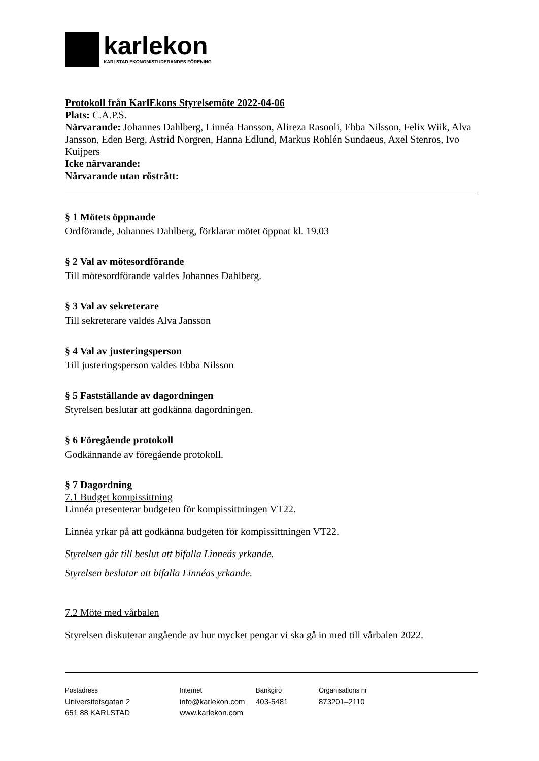karlekon
KARLSTAD EKONOMISTUDERANDES FÖRENING
Protokoll från KarlEkons Styrelsemöte 2022-04-06
Plats: C.A.P.S.
Närvarande: Johannes Dahlberg, Linnéa Hansson, Alireza Rasooli, Ebba Nilsson, Felix Wiik, Alva Jansson, Eden Berg, Astrid Norgren, Hanna Edlund, Markus Rohlén Sundaeus, Axel Stenros, Ivo Kuijpers
Icke närvarande:
Närvarande utan rösträtt:
§ 1 Mötets öppnande
Ordförande, Johannes Dahlberg, förklarar mötet öppnat kl. 19.03
§ 2 Val av mötesordförande
Till mötesordförande valdes Johannes Dahlberg.
§ 3 Val av sekreterare
Till sekreterare valdes Alva Jansson
§ 4 Val av justeringsperson
Till justeringsperson valdes Ebba Nilsson
§ 5 Fastställande av dagordningen
Styrelsen beslutar att godkänna dagordningen.
§ 6 Föregående protokoll
Godkännande av föregående protokoll.
§ 7 Dagordning
7.1 Budget kompissittning
Linnéa presenterar budgeten för kompissittningen VT22.
Linnéa yrkar på att godkänna budgeten för kompissittningen VT22.
Styrelsen går till beslut att bifalla Linneás yrkande.
Styrelsen beslutar att bifalla Linnéas yrkande.
7.2 Möte med vårbalen
Styrelsen diskuterar angående av hur mycket pengar vi ska gå in med till vårbalen 2022.
Postadress
Universitetsgatan 2
651 88 KARLSTAD
Internet
info@karlekon.com
www.karlekon.com
Bankgiro
403-5481
Organisations nr
873201–2110